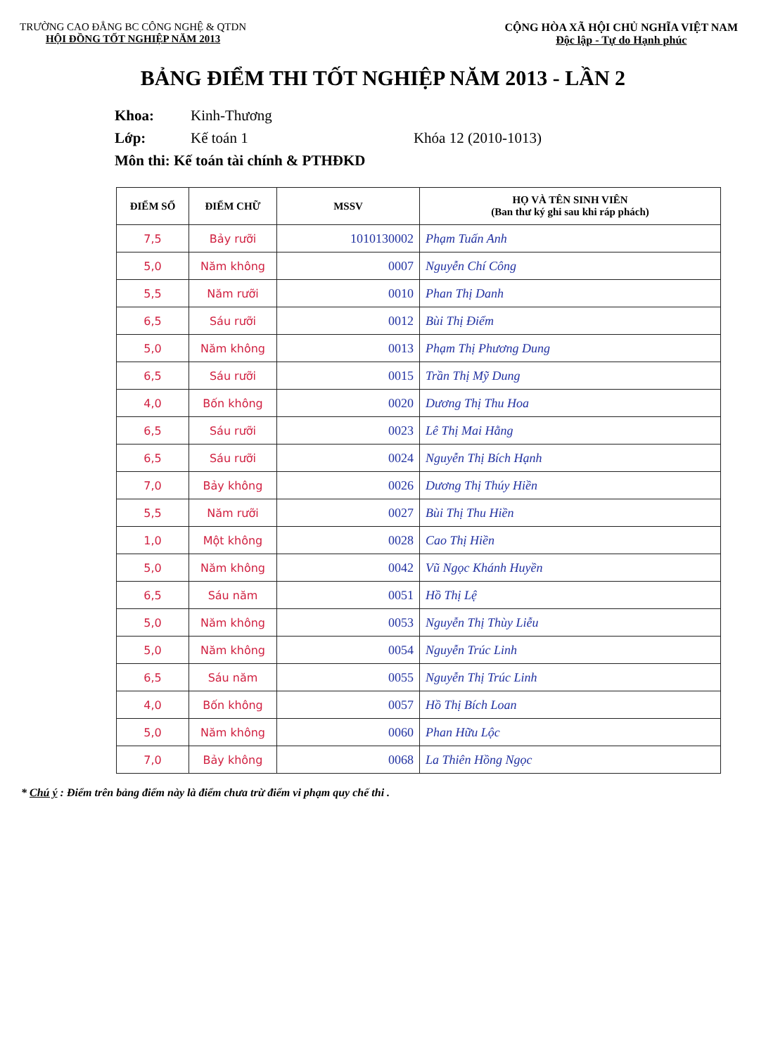TRƯỜNG CAO ĐẲNG BC CÔNG NGHỆ & QTDN
HỘI ĐỒNG TỐT NGHIỆP NĂM 2013
CỘNG HÒA XÃ HỘI CHỦ NGHĨA VIỆT NAM
Độc lập - Tự do Hạnh phúc
BẢNG ĐIỂM THI TỐT NGHIỆP NĂM 2013 - LẦN 2
Khoa: Kinh-Thương
Lớp: Kế toán 1 Khóa 12 (2010-1013)
Môn thi: Kế toán tài chính & PTHĐKD
| ĐIỂM SỐ | ĐIỂM CHỮ | MSSV | HỌ VÀ TÊN SINH VIÊN (Ban thư ký ghi sau khi ráp phách) |
| --- | --- | --- | --- |
| 7,5 | Bảy rưỡi | 1010130002 | Phạm Tuấn Anh |
| 5,0 | Năm không | 0007 | Nguyễn Chí Công |
| 5,5 | Năm rưỡi | 0010 | Phan Thị Danh |
| 6,5 | Sáu rưỡi | 0012 | Bùi Thị Điểm |
| 5,0 | Năm không | 0013 | Phạm Thị Phương Dung |
| 6,5 | Sáu rưỡi | 0015 | Trần Thị Mỹ Dung |
| 4,0 | Bốn không | 0020 | Dương Thị Thu Hoa |
| 6,5 | Sáu rưỡi | 0023 | Lê Thị Mai Hằng |
| 6,5 | Sáu rưỡi | 0024 | Nguyễn Thị Bích Hạnh |
| 7,0 | Bảy không | 0026 | Dương Thị Thúy Hiền |
| 5,5 | Năm rưỡi | 0027 | Bùi Thị Thu Hiền |
| 1,0 | Một không | 0028 | Cao Thị Hiền |
| 5,0 | Năm không | 0042 | Vũ Ngọc Khánh Huyền |
| 6,5 | Sáu năm | 0051 | Hồ Thị Lệ |
| 5,0 | Năm không | 0053 | Nguyễn Thị Thùy Liễu |
| 5,0 | Năm không | 0054 | Nguyễn Trúc Linh |
| 6,5 | Sáu năm | 0055 | Nguyễn Thị Trúc Linh |
| 4,0 | Bốn không | 0057 | Hồ Thị Bích Loan |
| 5,0 | Năm không | 0060 | Phan Hữu Lộc |
| 7,0 | Bảy không | 0068 | La Thiên Hồng Ngọc |
* Chú ý : Điểm trên bảng điểm này là điểm chưa trừ điểm vi phạm quy chế thi .